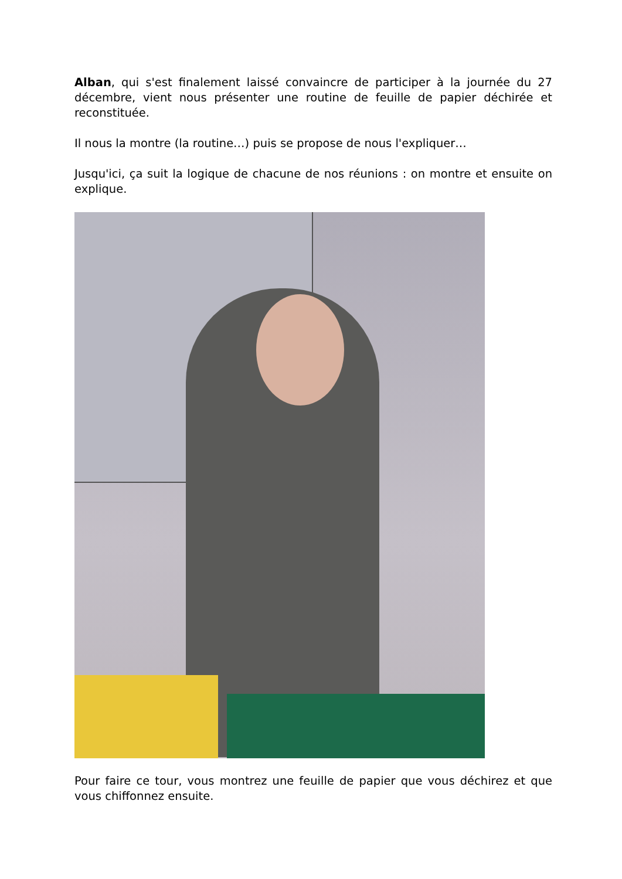Alban, qui s'est finalement laissé convaincre de participer à la journée du 27 décembre, vient nous présenter une routine de feuille de papier déchirée et reconstituée.
Il nous la montre (la routine…) puis se propose de nous l'expliquer…
Jusqu'ici, ça suit la logique de chacune de nos réunions : on montre et ensuite on explique.
Pour faire ce tour, vous montrez une feuille de papier que vous déchirez et que vous chiffonnez ensuite.